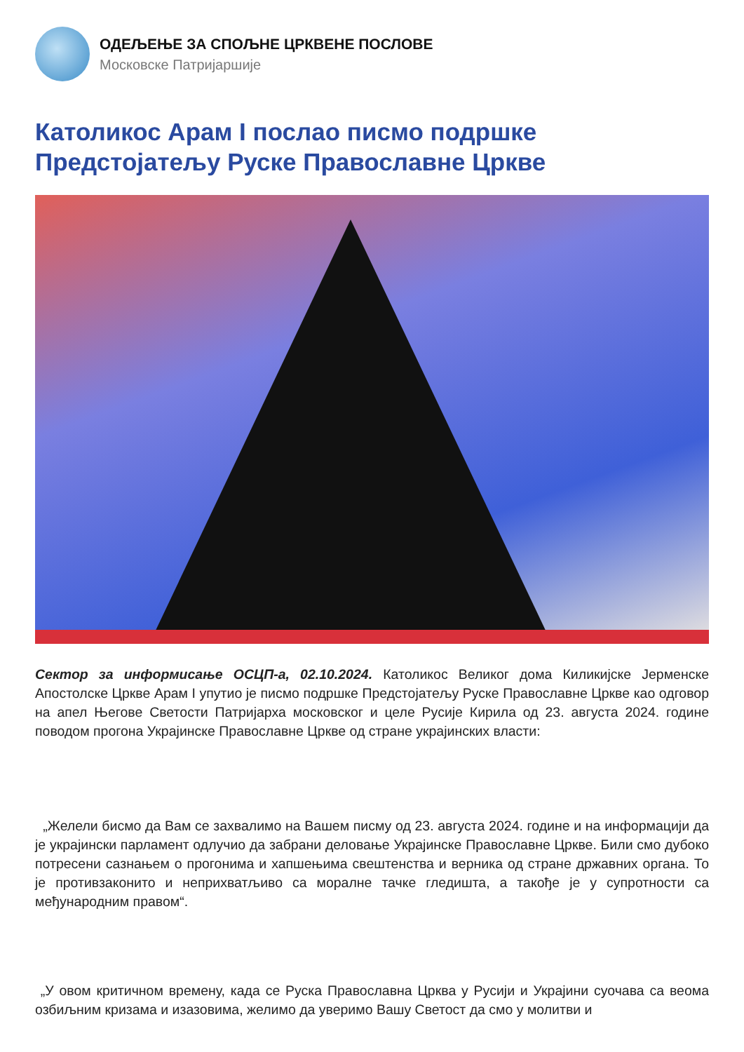ОДЕЉЕЊЕ ЗА СПОЉНЕ ЦРКВЕНЕ ПОСЛОВЕ
Московске Патријаршије
Католикос Арам I послао писмо подршке Предстојатељу Руске Православне Цркве
Сектор за информисање ОСЦП-а, 02.10.2024. Католикос Великог дома Киликијске Јерменске Апостолске Цркве Арам I упутио је писмо подршке Предстојатељу Руске Православне Цркве као одговор на апел Његове Светости Патријарха московског и целе Русије Кирила од 23. августа 2024. године поводом прогона Украјинске Православне Цркве од стране украјинских власти:
„Желели бисмо да Вам се захвалимо на Вашем писму од 23. августа 2024. године и на информацији да је украјински парламент одлучио да забрани деловање Украјинске Православне Цркве. Били смо дубоко потресени сазнањем о прогонима и хапшењима свештенства и верника од стране државних органа. То је противзаконито и неприхватљиво са моралне тачке гледишта, а такође је у супротности са међународним правом“.
„У овом критичном времену, када се Руска Православна Црква у Русији и Украјини суочава са веома озбиљним кризама и изазовима, желимо да уверимо Вашу Светост да смо у молитви и